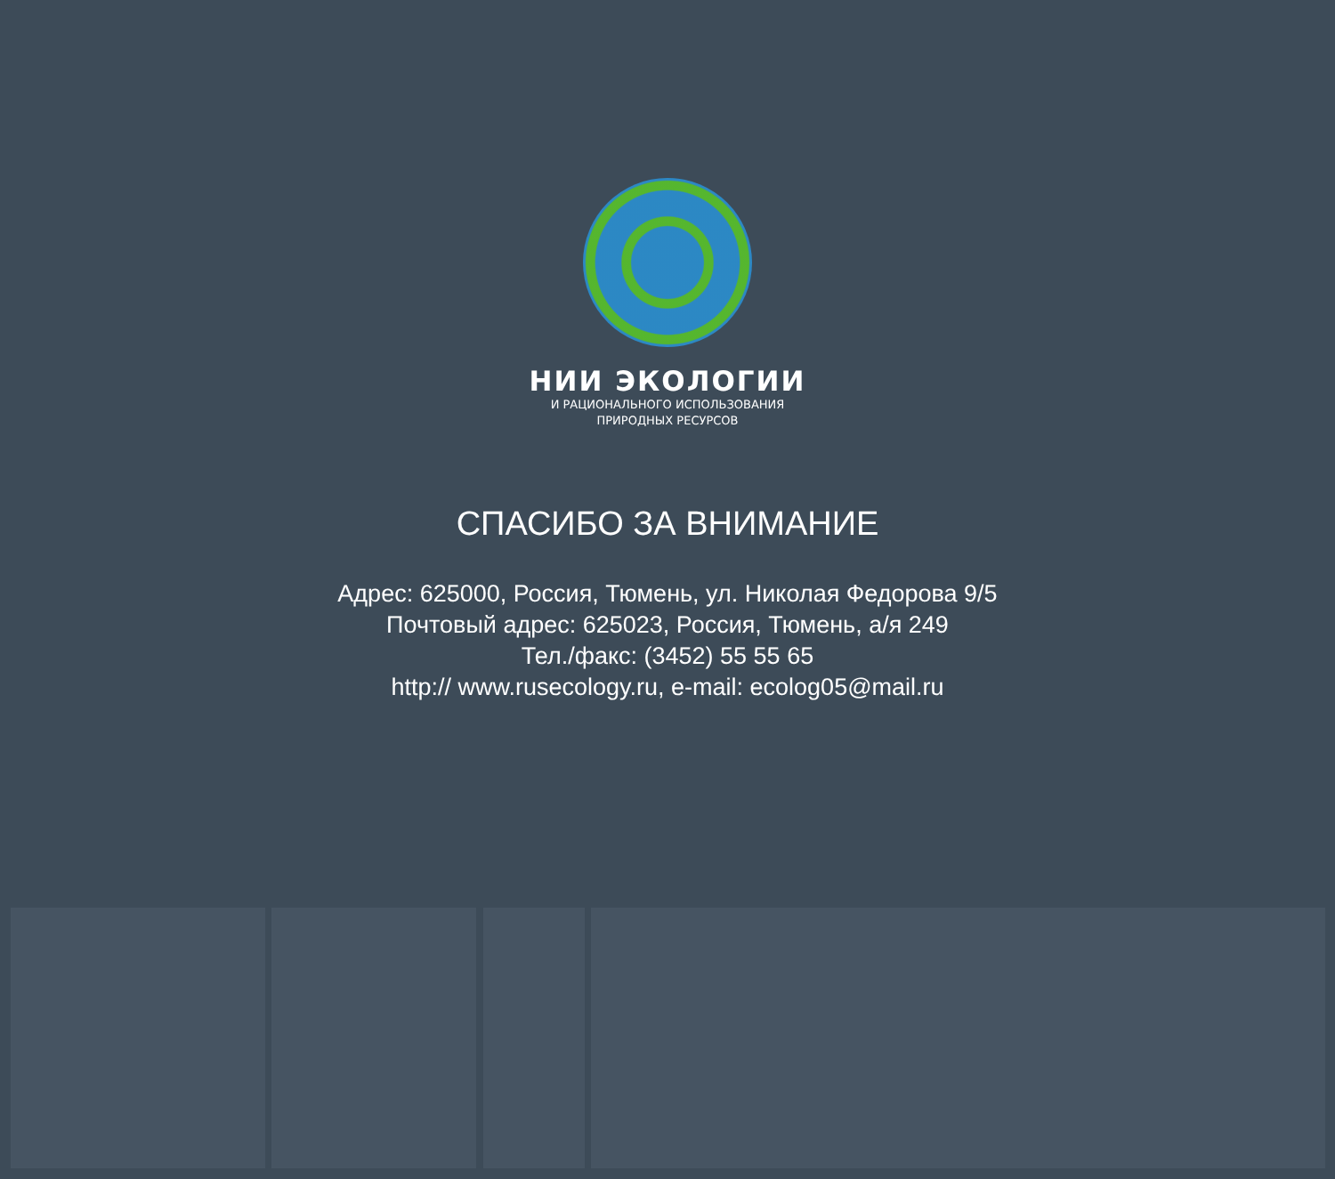НИИ ЭКОЛОГИИ
И РАЦИОНАЛЬНОГО ИСПОЛЬЗОВАНИЯ
ПРИРОДНЫХ РЕСУРСОВ
СПАСИБО ЗА ВНИМАНИЕ
Адрес: 625000, Россия, Тюмень, ул. Николая Федорова 9/5
Почтовый адрес: 625023, Россия, Тюмень, а/я 249
Тел./факс: (3452) 55 55 65
http:// www.rusecology.ru, e-mail: ecolog05@mail.ru